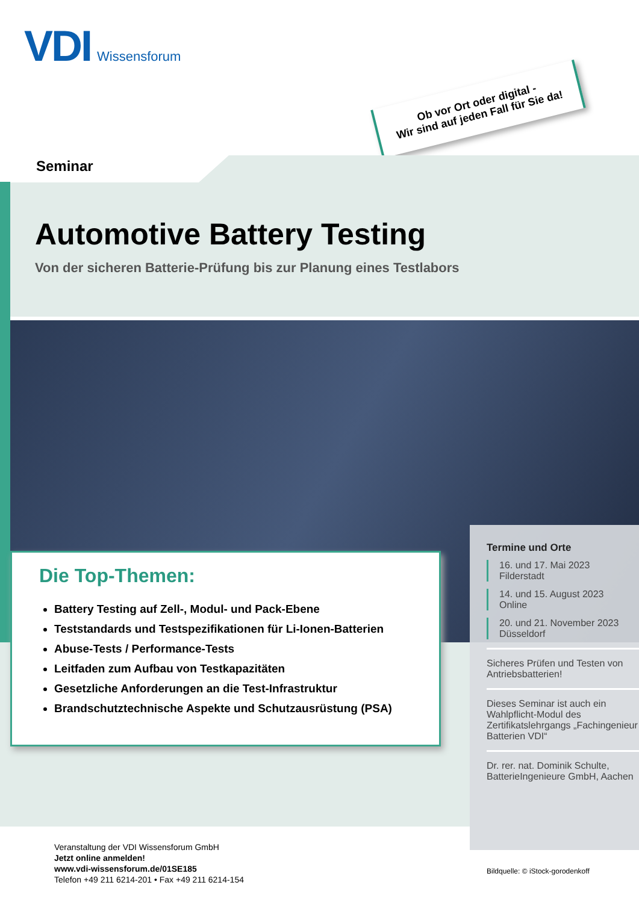VDI Wissensforum
Ob vor Ort oder digital -
Wir sind auf jeden Fall für Sie da!
Seminar
Automotive Battery Testing
Von der sicheren Batterie-Prüfung bis zur Planung eines Testlabors
Die Top-Themen:
Battery Testing auf Zell-, Modul- und Pack-Ebene
Teststandards und Testspezifikationen für Li-Ionen-Batterien
Abuse-Tests / Performance-Tests
Leitfaden zum Aufbau von Testkapazitäten
Gesetzliche Anforderungen an die Test-Infrastruktur
Brandschutztechnische Aspekte und Schutzausrüstung (PSA)
Termine und Orte
16. und 17. Mai 2023
Filderstadt
14. und 15. August 2023
Online
20. und 21. November 2023
Düsseldorf
Sicheres Prüfen und Testen von Antriebsbatterien!
Dieses Seminar ist auch ein Wahlpflicht-Modul des Zertifikatslehrgangs „Fachingenieur Batterien VDI“
Dr. rer. nat. Dominik Schulte, BatterieIngenieure GmbH, Aachen
Veranstaltung der VDI Wissensforum GmbH
Jetzt online anmelden!
www.vdi-wissensforum.de/01SE185
Telefon +49 211 6214-201 • Fax +49 211 6214-154
Bildquelle: © iStock-gorodenkoff